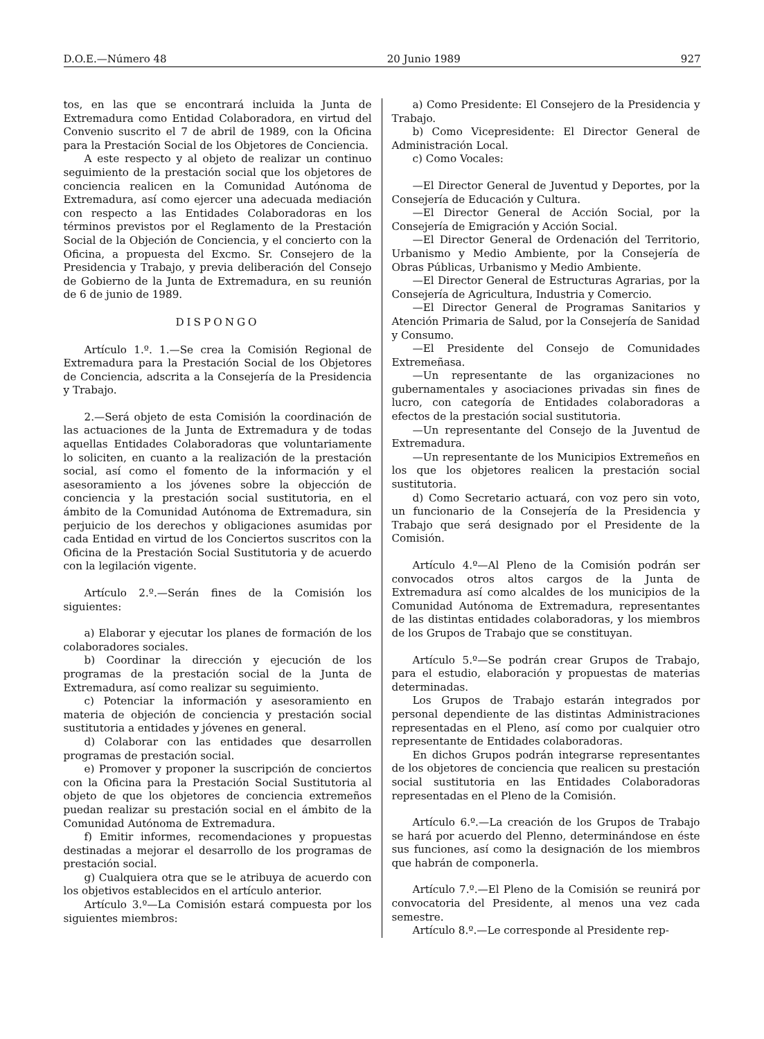D.O.E.—Número 48 20 Junio 1989 927
tos, en las que se encontrará incluida la Junta de Extremadura como Entidad Colaboradora, en virtud del Convenio suscrito el 7 de abril de 1989, con la Oficina para la Prestación Social de los Objetores de Conciencia.
A este respecto y al objeto de realizar un continuo seguimiento de la prestación social que los objetores de conciencia realicen en la Comunidad Autónoma de Extremadura, así como ejercer una adecuada mediación con respecto a las Entidades Colaboradoras en los términos previstos por el Reglamento de la Prestación Social de la Objeción de Conciencia, y el concierto con la Oficina, a propuesta del Excmo. Sr. Consejero de la Presidencia y Trabajo, y previa deliberación del Consejo de Gobierno de la Junta de Extremadura, en su reunión de 6 de junio de 1989.
DISPONGO
Artículo 1.º. 1.—Se crea la Comisión Regional de Extremadura para la Prestación Social de los Objetores de Conciencia, adscrita a la Consejería de la Presidencia y Trabajo.
2.—Será objeto de esta Comisión la coordinación de las actuaciones de la Junta de Extremadura y de todas aquellas Entidades Colaboradoras que voluntariamente lo soliciten, en cuanto a la realización de la prestación social, así como el fomento de la información y el asesoramiento a los jóvenes sobre la objección de conciencia y la prestación social sustitutoria, en el ámbito de la Comunidad Autónoma de Extremadura, sin perjuicio de los derechos y obligaciones asumidas por cada Entidad en virtud de los Conciertos suscritos con la Oficina de la Prestación Social Sustitutoria y de acuerdo con la legilación vigente.
Artículo 2.º.—Serán fines de la Comisión los siguientes:
a) Elaborar y ejecutar los planes de formación de los colaboradores sociales.
b) Coordinar la dirección y ejecución de los programas de la prestación social de la Junta de Extremadura, así como realizar su seguimiento.
c) Potenciar la información y asesoramiento en materia de objeción de conciencia y prestación social sustitutoria a entidades y jóvenes en general.
d) Colaborar con las entidades que desarrollen programas de prestación social.
e) Promover y proponer la suscripción de conciertos con la Oficina para la Prestación Social Sustitutoria al objeto de que los objetores de conciencia extremeños puedan realizar su prestación social en el ámbito de la Comunidad Autónoma de Extremadura.
f) Emitir informes, recomendaciones y propuestas destinadas a mejorar el desarrollo de los programas de prestación social.
g) Cualquiera otra que se le atribuya de acuerdo con los objetivos establecidos en el artículo anterior.
Artículo 3.º—La Comisión estará compuesta por los siguientes miembros:
a) Como Presidente: El Consejero de la Presidencia y Trabajo.
b) Como Vicepresidente: El Director General de Administración Local.
c) Como Vocales:
—El Director General de Juventud y Deportes, por la Consejería de Educación y Cultura.
—El Director General de Acción Social, por la Consejería de Emigración y Acción Social.
—El Director General de Ordenación del Territorio, Urbanismo y Medio Ambiente, por la Consejería de Obras Públicas, Urbanismo y Medio Ambiente.
—El Director General de Estructuras Agrarias, por la Consejería de Agricultura, Industria y Comercio.
—El Director General de Programas Sanitarios y Atención Primaria de Salud, por la Consejería de Sanidad y Consumo.
—El Presidente del Consejo de Comunidades Extremeñasa.
—Un representante de las organizaciones no gubernamentales y asociaciones privadas sin fines de lucro, con categoría de Entidades colaboradoras a efectos de la prestación social sustitutoria.
—Un representante del Consejo de la Juventud de Extremadura.
—Un representante de los Municipios Extremeños en los que los objetores realicen la prestación social sustitutoria.
d) Como Secretario actuará, con voz pero sin voto, un funcionario de la Consejería de la Presidencia y Trabajo que será designado por el Presidente de la Comisión.
Artículo 4.º—Al Pleno de la Comisión podrán ser convocados otros altos cargos de la Junta de Extremadura así como alcaldes de los municipios de la Comunidad Autónoma de Extremadura, representantes de las distintas entidades colaboradoras, y los miembros de los Grupos de Trabajo que se constituyan.
Artículo 5.º—Se podrán crear Grupos de Trabajo, para el estudio, elaboración y propuestas de materias determinadas.
Los Grupos de Trabajo estarán integrados por personal dependiente de las distintas Administraciones representadas en el Pleno, así como por cualquier otro representante de Entidades colaboradoras.
En dichos Grupos podrán integrarse representantes de los objetores de conciencia que realicen su prestación social sustitutoria en las Entidades Colaboradoras representadas en el Pleno de la Comisión.
Artículo 6.º.—La creación de los Grupos de Trabajo se hará por acuerdo del Plenno, determinándose en éste sus funciones, así como la designación de los miembros que habrán de componerla.
Artículo 7.º.—El Pleno de la Comisión se reunirá por convocatoria del Presidente, al menos una vez cada semestre.
Artículo 8.º.—Le corresponde al Presidente rep-